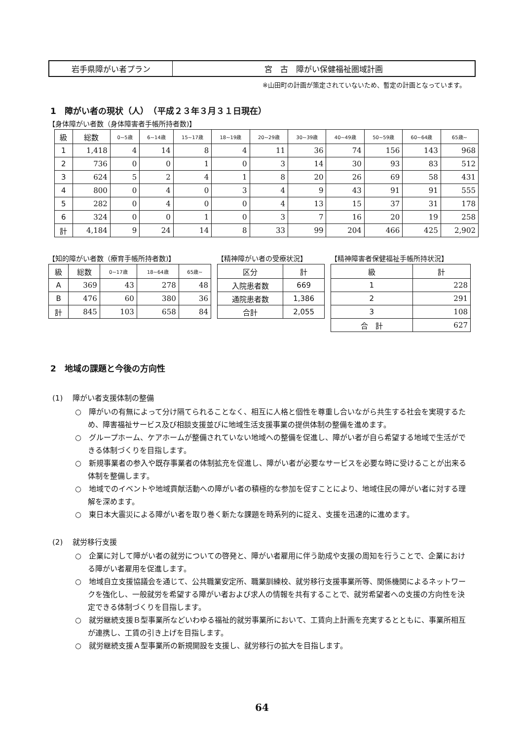| 岩手県障がい者プラン | 宮 古 障がい保健福祉圏域計画 |
※山田町の計画が策定されていないため、暫定の計画となっています。
1　障がい者の現状（人）　（平成２３年３月３１日現在）
【身体障がい者数（身体障害者手帳所持者数)】
| 級 | 総数 | 0~5歳 | 6~14歳 | 15~17歳 | 18~19歳 | 20~29歳 | 30~39歳 | 40~49歳 | 50~59歳 | 60~64歳 | 65歳~ |
| --- | --- | --- | --- | --- | --- | --- | --- | --- | --- | --- | --- |
| 1 | 1,418 | 4 | 14 | 8 | 4 | 11 | 36 | 74 | 156 | 143 | 968 |
| 2 | 736 | 0 | 0 | 1 | 0 | 3 | 14 | 30 | 93 | 83 | 512 |
| 3 | 624 | 5 | 2 | 4 | 1 | 8 | 20 | 26 | 69 | 58 | 431 |
| 4 | 800 | 0 | 4 | 0 | 3 | 4 | 9 | 43 | 91 | 91 | 555 |
| 5 | 282 | 0 | 4 | 0 | 0 | 4 | 13 | 15 | 37 | 31 | 178 |
| 6 | 324 | 0 | 0 | 1 | 0 | 3 | 7 | 16 | 20 | 19 | 258 |
| 計 | 4,184 | 9 | 24 | 14 | 8 | 33 | 99 | 204 | 466 | 425 | 2,902 |
【知的障がい者数（療育手帳所持者数)】
| 級 | 総数 | 0~17歳 | 18~64歳 | 65歳~ |
| --- | --- | --- | --- | --- |
| A | 369 | 43 | 278 | 48 |
| B | 476 | 60 | 380 | 36 |
| 計 | 845 | 103 | 658 | 84 |
【精神障がい者の受療状況】
| 区分 | 計 |
| --- | --- |
| 入院患者数 | 669 |
| 通院患者数 | 1,386 |
| 合計 | 2,055 |
【精神障害者保健福祉手帳所持状況】
| 級 | 計 |
| --- | --- |
| 1 | 228 |
| 2 | 291 |
| 3 | 108 |
| 合 計 | 627 |
2　地域の課題と今後の方向性
(1)　 障がい者支援体制の整備
○　障がいの有無によって分け隔てられることなく、相互に人格と個性を尊重し合いながら共生する社会を実現するため、障害福祉サービス及び相談支援並びに地域生活支援事業の提供体制の整備を進めます。
○　グループホーム、ケアホームが整備されていない地域への整備を促進し、障がい者が自ら希望する地域で生活ができる体制づくりを目指します。
○　新規事業者の参入や既存事業者の体制拡充を促進し、障がい者が必要なサービスを必要な時に受けることが出来る体制を整備します。
○　地域でのイベントや地域貢献活動への障がい者の積極的な参加を促すことにより、地域住民の障がい者に対する理解を深めます。
○　東日本大震災による障がい者を取り巻く新たな課題を時系列的に捉え、支援を迅速的に進めます。
(2)　 就労移行支援
○　企業に対して障がい者の就労についての啓発と、障がい者雇用に伴う助成や支援の周知を行うことで、企業における障がい者雇用を促進します。
○　地域自立支援協議会を通じて、公共職業安定所、職業訓練校、就労移行支援事業所等、関係機関によるネットワークを強化し、一般就労を希望する障がい者および求人の情報を共有することで、就労希望者への支援の方向性を決定できる体制づくりを目指します。
○　就労継続支援Ｂ型事業所などいわゆる福祉的就労事業所において、工賃向上計画を充実するとともに、事業所相互が連携し、工賃の引き上げを目指します。
○　就労継続支援Ａ型事業所の新規開設を支援し、就労移行の拡大を目指します。
64